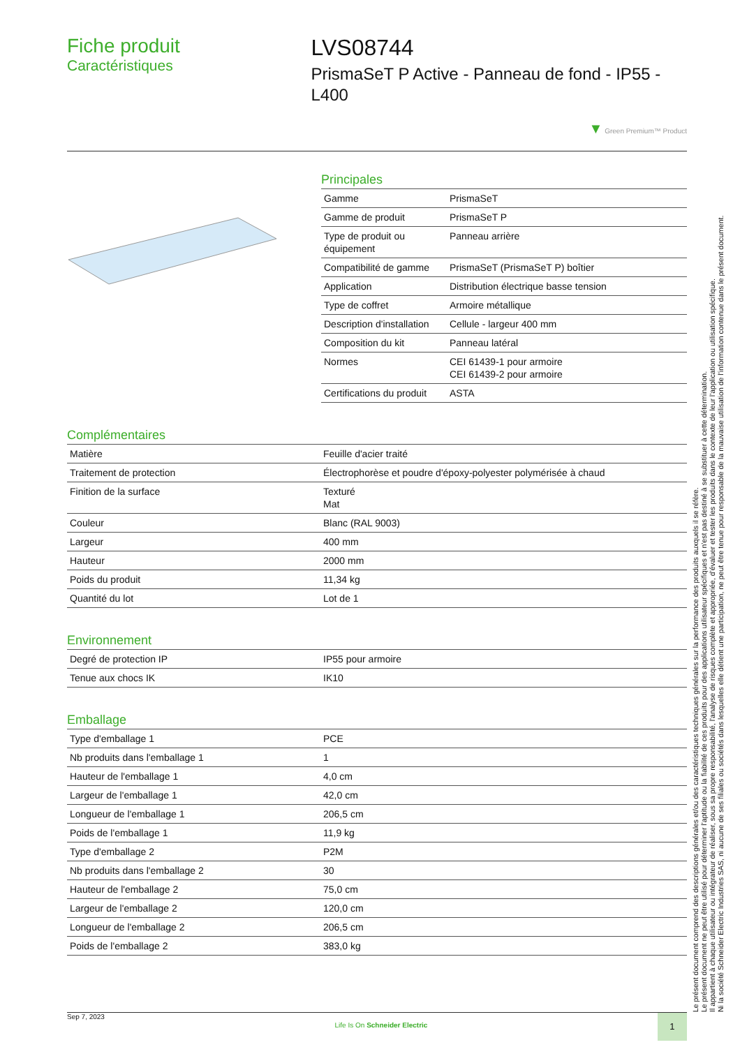Fiche produit
Caractéristiques
LVS08744
PrismaSeT P Active - Panneau de fond - IP55 - L400
▼ Green Premium™ Product
Principales
| Gamme | PrismaSeT |
| Gamme de produit | PrismaSeT P |
| Type de produit ou équipement | Panneau arrière |
| Compatibilité de gamme | PrismaSeT (PrismaSeT P) boîtier |
| Application | Distribution électrique basse tension |
| Type de coffret | Armoire métallique |
| Description d'installation | Cellule - largeur 400 mm |
| Composition du kit | Panneau latéral |
| Normes | CEI 61439-1 pour armoire CEI 61439-2 pour armoire |
| Certifications du produit | ASTA |
Complémentaires
| Matière | Feuille d'acier traité |
| Traitement de protection | Électrophorèse et poudre d'époxy-polyester polymérisée à chaud |
| Finition de la surface | Texturé Mat |
| Couleur | Blanc (RAL 9003) |
| Largeur | 400 mm |
| Hauteur | 2000 mm |
| Poids du produit | 11,34 kg |
| Quantité du lot | Lot de 1 |
Environnement
| Degré de protection IP | IP55 pour armoire |
| Tenue aux chocs IK | IK10 |
Emballage
| Type d'emballage 1 | PCE |
| Nb produits dans l'emballage 1 | 1 |
| Hauteur de l'emballage 1 | 4,0 cm |
| Largeur de l'emballage 1 | 42,0 cm |
| Longueur de l'emballage 1 | 206,5 cm |
| Poids de l'emballage 1 | 11,9 kg |
| Type d'emballage 2 | P2M |
| Nb produits dans l'emballage 2 | 30 |
| Hauteur de l'emballage 2 | 75,0 cm |
| Largeur de l'emballage 2 | 120,0 cm |
| Longueur de l'emballage 2 | 206,5 cm |
| Poids de l'emballage 2 | 383,0 kg |
Le présent document comprend des descriptions générales et/ou des caractéristiques techniques générales sur la performance des produits auxquels il se réfère.
Le présent document ne peut être utilisé pour déterminer l'aptitude ou la fiabilité de ces produits pour des applications utilisateur spécifiques et n'est pas destiné à se substituer à cette détermination.
Il appartient à chaque utilisateur ou intégrateur de réaliser, sous sa propre responsabilité, l'analyse de risques complète et appropriée, d'évaluer et tester les produits dans le contexte de leur l'application ou utilisation spécifique.
Ni la société Schneider Electric Industries SAS, ni aucune de ses filiales ou sociétés dans lesquelles elle détient une participation, ne peut être tenue pour responsable de la mauvaise utilisation de l'information contenue dans le présent document.
Sep 7, 2023 Life Is On Schneider Electric 1